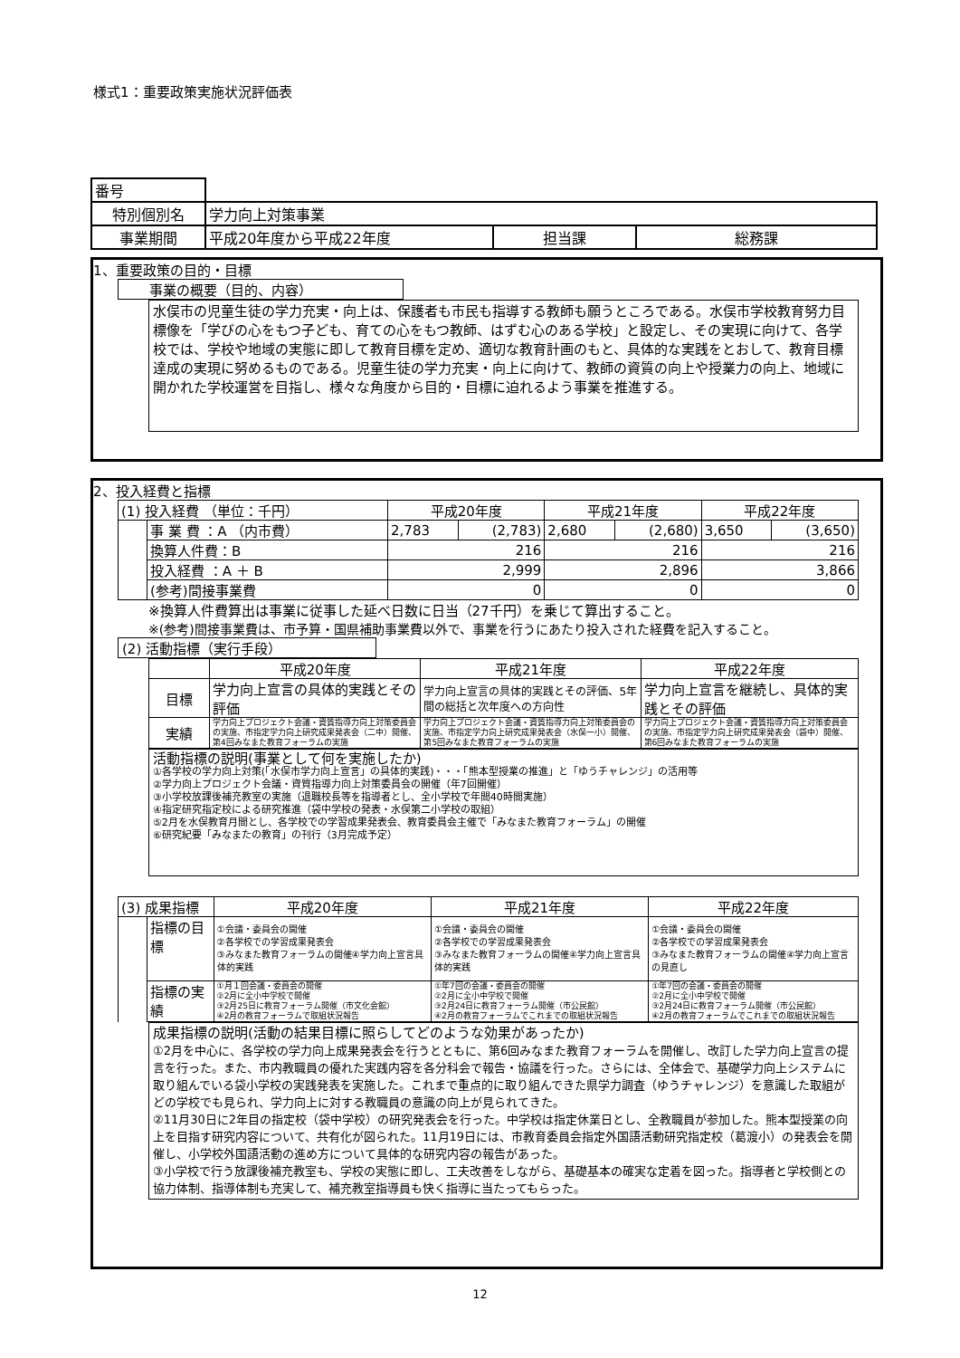様式1：重要政策実施状況評価表
| 番号 | | | |
| 特別個別名 | 学力向上対策事業 | | |
| 事業期間 | 平成20年度から平成22年度 | 担当課 | 総務課 |
1、重要政策の目的・目標
事業の概要（目的、内容）
水俣市の児童生徒の学力充実・向上は、保護者も市民も指導する教師も願うところである。水俣市学校教育努力目標像を「学びの心をもつ子ども、育ての心をもつ教師、はずむ心のある学校」と設定し、その実現に向けて、各学校では、学校や地域の実態に即して教育目標を定め、適切な教育計画のもと、具体的な実践をとおして、教育目標達成の実現に努めるものである。児童生徒の学力充実・向上に向けて、教師の資質の向上や授業力の向上、地域に開かれた学校運営を目指し、様々な角度から目的・目標に迫れるよう事業を推進する。
2、投入経費と指標
| (1) 投入経費 （単位：千円） | | 平成20年度 | | 平成21年度 | | 平成22年度 | |
| | 事 業 費 ：A （内市費） | 2,783 | (2,783) | 2,680 | (2,680) | 3,650 | (3,650) |
| | 換算人件費：B | 216 | | 216 | | 216 | |
| | 投入経費 ：A ＋ B | 2,999 | | 2,896 | | 3,866 | |
| | (参考)間接事業費 | 0 | | 0 | | 0 | |
※換算人件費算出は事業に従事した延べ日数に日当（27千円）を乗じて算出すること。
※(参考)間接事業費は、市予算・国県補助事業費以外で、事業を行うにあたり投入された経費を記入すること。
(2) 活動指標（実行手段）
| | 平成20年度 | 平成21年度 | 平成22年度 |
| 目標 | 学力向上宣言の具体的実践とその評価 | 学力向上宣言の具体的実践とその評価、5年間の総括と次年度への方向性 | 学力向上宣言を継続し、具体的実践とその評価 |
| 実績 | 学力向上プロジェクト会議・資質指導力向上対策委員会の実施、市指定学力向上研究成果発表会（二中）開催、第4回みなまた教育フォーラムの実施 | 学力向上プロジェクト会議・資質指導力向上対策委員会の実施、市指定学力向上研究成果発表会（水俣一小）開催、第5回みなまた教育フォーラムの実施 | 学力向上プロジェクト会議・資質指導力向上対策委員会の実施、市指定学力向上研究成果発表会（袋中）開催、第6回みなまた教育フォーラムの実施 |
活動指標の説明(事業として何を実施したか)
①各学校の学力向上対策(「水俣市学力向上宣言」の具体的実践)・・・「熊本型授業の推進」と「ゆうチャレンジ」の活用等
②学力向上プロジェクト会議・資質指導力向上対策委員会の開催（年7回開催）
③小学校放課後補充教室の実施（退職校長等を指導者とし、全小学校で年間40時間実施）
④指定研究指定校による研究推進（袋中学校の発表・水俣第二小学校の取組）
⑤2月を水俣教育月間とし、各学校での学習成果発表会、教育委員会主催で「みなまた教育フォーラム」の開催
⑥研究紀要「みなまたの教育」の刊行（3月完成予定）
| (3) 成果指標 | | 平成20年度 | 平成21年度 | 平成22年度 |
| | 指標の目標 | ①会議・委員会の開催 ②各学校での学習成果発表会 ③みなまた教育フォーラムの開催④学力向上宣言具体的実践 | ①会議・委員会の開催 ②各学校での学習成果発表会 ③みなまた教育フォーラムの開催④学力向上宣言具体的実践 | ①会議・委員会の開催 ②各学校での学習成果発表会 ③みなまた教育フォーラムの開催④学力向上宣言の見直し |
| | 指標の実績 | ①月１回会議・委員会の開催 ②2月に全小中学校で開催 ③2月25日に教育フォーラム開催（市文化会館） ④2月の教育フォーラムで取組状況報告 | ①年7回の会議・委員会の開催 ②2月に全小中学校で開催 ③2月24日に教育フォーラム開催（市公民館） ④2月の教育フォーラムでこれまでの取組状況報告 | ①年7回の会議・委員会の開催 ②2月に全小中学校で開催 ③2月24日に教育フォーラム開催（市公民館） ④2月の教育フォーラムでこれまでの取組状況報告 |
成果指標の説明(活動の結果目標に照らしてどのような効果があったか)
①2月を中心に、各学校の学力向上成果発表会を行うとともに、第6回みなまた教育フォーラムを開催し、改訂した学力向上宣言の提言を行った。また、市内教職員の優れた実践内容を各分科会で報告・協議を行った。さらには、全体会で、基礎学力向上システムに取り組んでいる袋小学校の実践発表を実施した。これまで重点的に取り組んできた県学力調査（ゆうチャレンジ）を意識した取組がどの学校でも見られ、学力向上に対する教職員の意識の向上が見られてきた。
②11月30日に2年目の指定校（袋中学校）の研究発表会を行った。中学校は指定休業日とし、全教職員が参加した。熊本型授業の向上を目指す研究内容について、共有化が図られた。11月19日には、市教育委員会指定外国語活動研究指定校（葛渡小）の発表会を開催し、小学校外国語活動の進め方について具体的な研究内容の報告があった。
③小学校で行う放課後補充教室も、学校の実態に即し、工夫改善をしながら、基礎基本の確実な定着を図った。指導者と学校側との協力体制、指導体制も充実して、補充教室指導員も快く指導に当たってもらった。
12